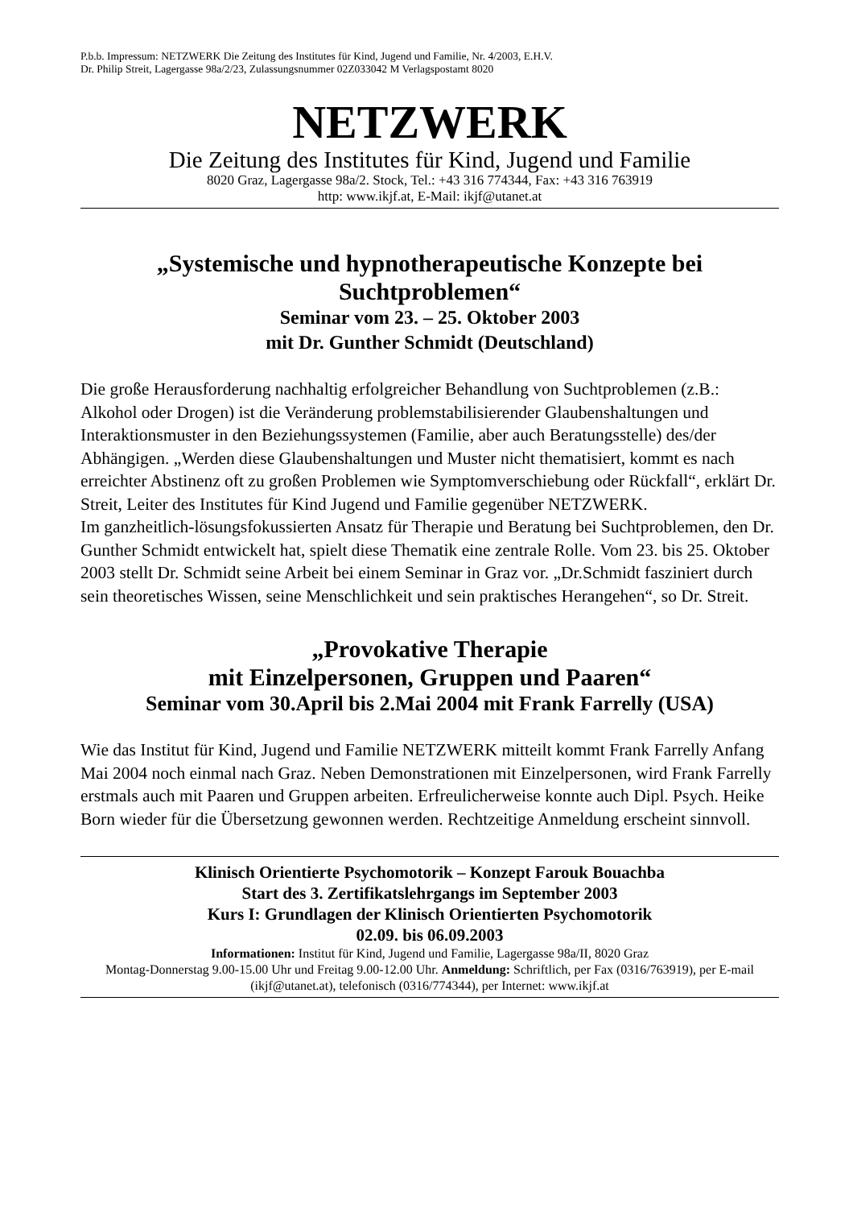P.b.b. Impressum: NETZWERK Die Zeitung des Institutes für Kind, Jugend und Familie, Nr. 4/2003, E.H.V.
Dr. Philip Streit, Lagergasse 98a/2/23, Zulassungsnummer 02Z033042 M Verlagspostamt 8020
NETZWERK
Die Zeitung des Institutes für Kind, Jugend und Familie
8020 Graz, Lagergasse 98a/2. Stock, Tel.: +43 316 774344, Fax: +43 316 763919
http: www.ikjf.at, E-Mail: ikjf@utanet.at
„Systemische und hypnotherapeutische Konzepte bei Suchtproblemen“
Seminar vom 23. – 25. Oktober 2003
mit Dr. Gunther Schmidt (Deutschland)
Die große Herausforderung nachhaltig erfolgreicher Behandlung von Suchtproblemen (z.B.: Alkohol oder Drogen) ist die Veränderung problemstabilisierender Glaubenshaltungen und Interaktionsmuster in den Beziehungssystemen (Familie, aber auch Beratungsstelle) des/der Abhängigen. „Werden diese Glaubenshaltungen und Muster nicht thematisiert, kommt es nach erreichter Abstinenz oft zu großen Problemen wie Symptomverschiebung oder Rückfall“, erklärt Dr. Streit, Leiter des Institutes für Kind Jugend und Familie gegenüber NETZWERK.
Im ganzheitlich-lösungsfokussierten Ansatz für Therapie und Beratung bei Suchtproblemen, den Dr. Gunther Schmidt entwickelt hat, spielt diese Thematik eine zentrale Rolle. Vom 23. bis 25. Oktober 2003 stellt Dr. Schmidt seine Arbeit bei einem Seminar in Graz vor. „Dr.Schmidt fasziniert durch sein theoretisches Wissen, seine Menschlichkeit und sein praktisches Herangehen“, so Dr. Streit.
„Provokative Therapie
mit Einzelpersonen, Gruppen und Paaren“
Seminar vom 30.April bis 2.Mai 2004 mit Frank Farrelly (USA)
Wie das Institut für Kind, Jugend und Familie NETZWERK mitteilt kommt Frank Farrelly Anfang Mai 2004 noch einmal nach Graz. Neben Demonstrationen mit Einzelpersonen, wird Frank Farrelly erstmals auch mit Paaren und Gruppen arbeiten. Erfreulicherweise konnte auch Dipl. Psych. Heike Born wieder für die Übersetzung gewonnen werden. Rechtzeitige Anmeldung erscheint sinnvoll.
Klinisch Orientierte Psychomotorik – Konzept Farouk Bouachba
Start des 3. Zertifikatslehrgangs im September 2003
Kurs I: Grundlagen der Klinisch Orientierten Psychomotorik
02.09. bis 06.09.2003
Informationen: Institut für Kind, Jugend und Familie, Lagergasse 98a/II, 8020 Graz
Montag-Donnerstag 9.00-15.00 Uhr und Freitag 9.00-12.00 Uhr. Anmeldung: Schriftlich, per Fax (0316/763919), per E-mail (ikjf@utanet.at), telefonisch (0316/774344), per Internet: www.ikjf.at